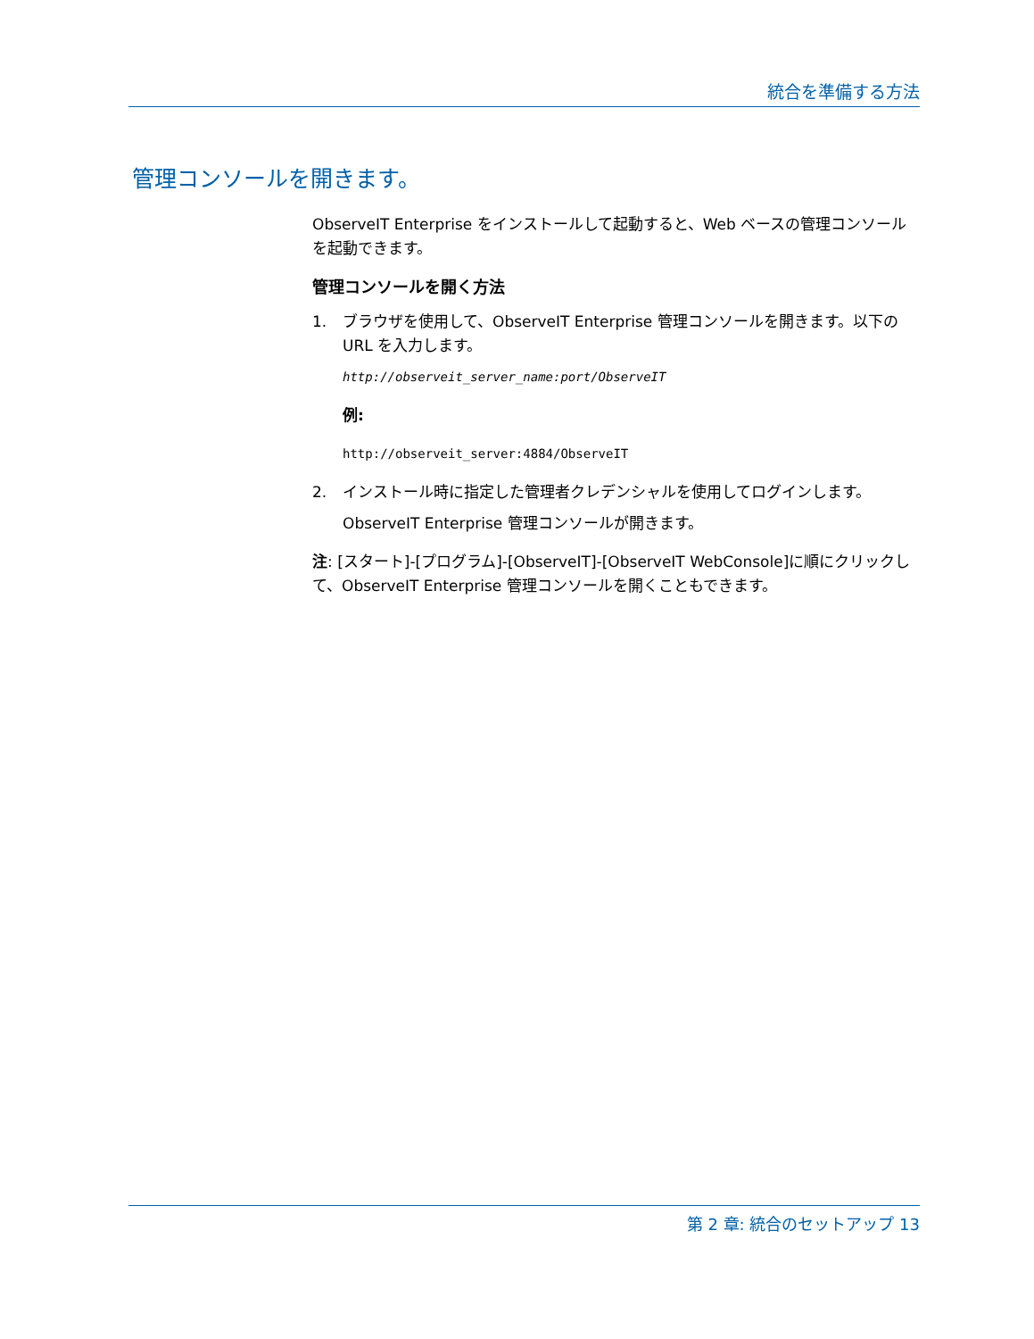統合を準備する方法
管理コンソールを開きます。
ObserveIT Enterprise をインストールして起動すると、Web ベースの管理コンソールを起動できます。
管理コンソールを開く方法
1. ブラウザを使用して、ObserveIT Enterprise 管理コンソールを開きます。以下の URL を入力します。
http://observeit_server_name:port/ObserveIT
例:
http://observeit_server:4884/ObserveIT
2. インストール時に指定した管理者クレデンシャルを使用してログインします。
ObserveIT Enterprise 管理コンソールが開きます。
注: [スタート]-[プログラム]-[ObserveIT]-[ObserveIT WebConsole]に順にクリックして、ObserveIT Enterprise 管理コンソールを開くこともできます。
第 2 章: 統合のセットアップ 13